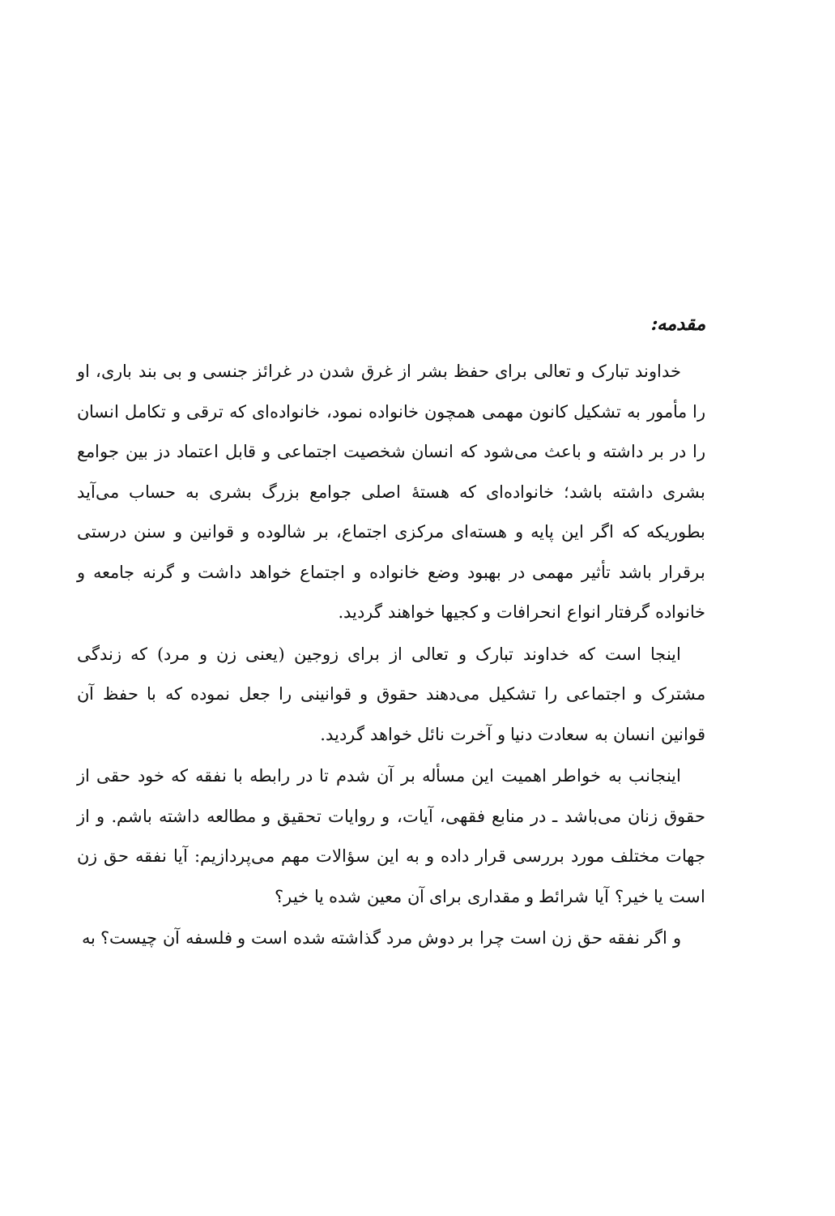مقدمه:
خداوند تبارک و تعالی برای حفظ بشر از غرق شدن در غرائز جنسی و بی بند باری، او را مأمور به تشکیل کانون مهمی همچون خانواده نمود، خانواده‌ای که ترقی و تکامل انسان را در بر داشته و باعث می‌شود که انسان شخصیت اجتماعی و قابل اعتماد دز بین جوامع بشری داشته باشد؛ خانواده‌ای که هستهٔ اصلی جوامع بزرگ بشری به حساب می‌آید بطوریکه که اگر این پایه و هسته‌ای مرکزی اجتماع، بر شالوده و قوانین و سنن درستی برقرار باشد تأثیر مهمی در بهبود وضع خانواده و اجتماع خواهد داشت و گرنه جامعه و خانواده گرفتار انواع انحرافات و کجیها خواهند گردید.
اینجا است که خداوند تبارک و تعالی از برای زوجین (یعنی زن و مرد) که زندگی مشترک و اجتماعی را تشکیل می‌دهند حقوق و قوانینی را جعل نموده که با حفظ آن قوانین انسان به سعادت دنیا و آخرت نائل خواهد گردید.
اینجانب به خواطر اهمیت این مسأله بر آن شدم تا در رابطه با نفقه که خود حقی از حقوق زنان می‌باشد ـ در منابع فقهی، آیات، و روایات تحقیق و مطالعه داشته باشم. و از جهات مختلف مورد بررسی قرار داده و به این سؤالات مهم می‌پردازیم: آیا نفقه حق زن است یا خیر؟ آیا شرائط و مقداری برای آن معین شده یا خیر؟
و اگر نفقه حق زن است چرا بر دوش مرد گذاشته شده است و فلسفه آن چیست؟ به